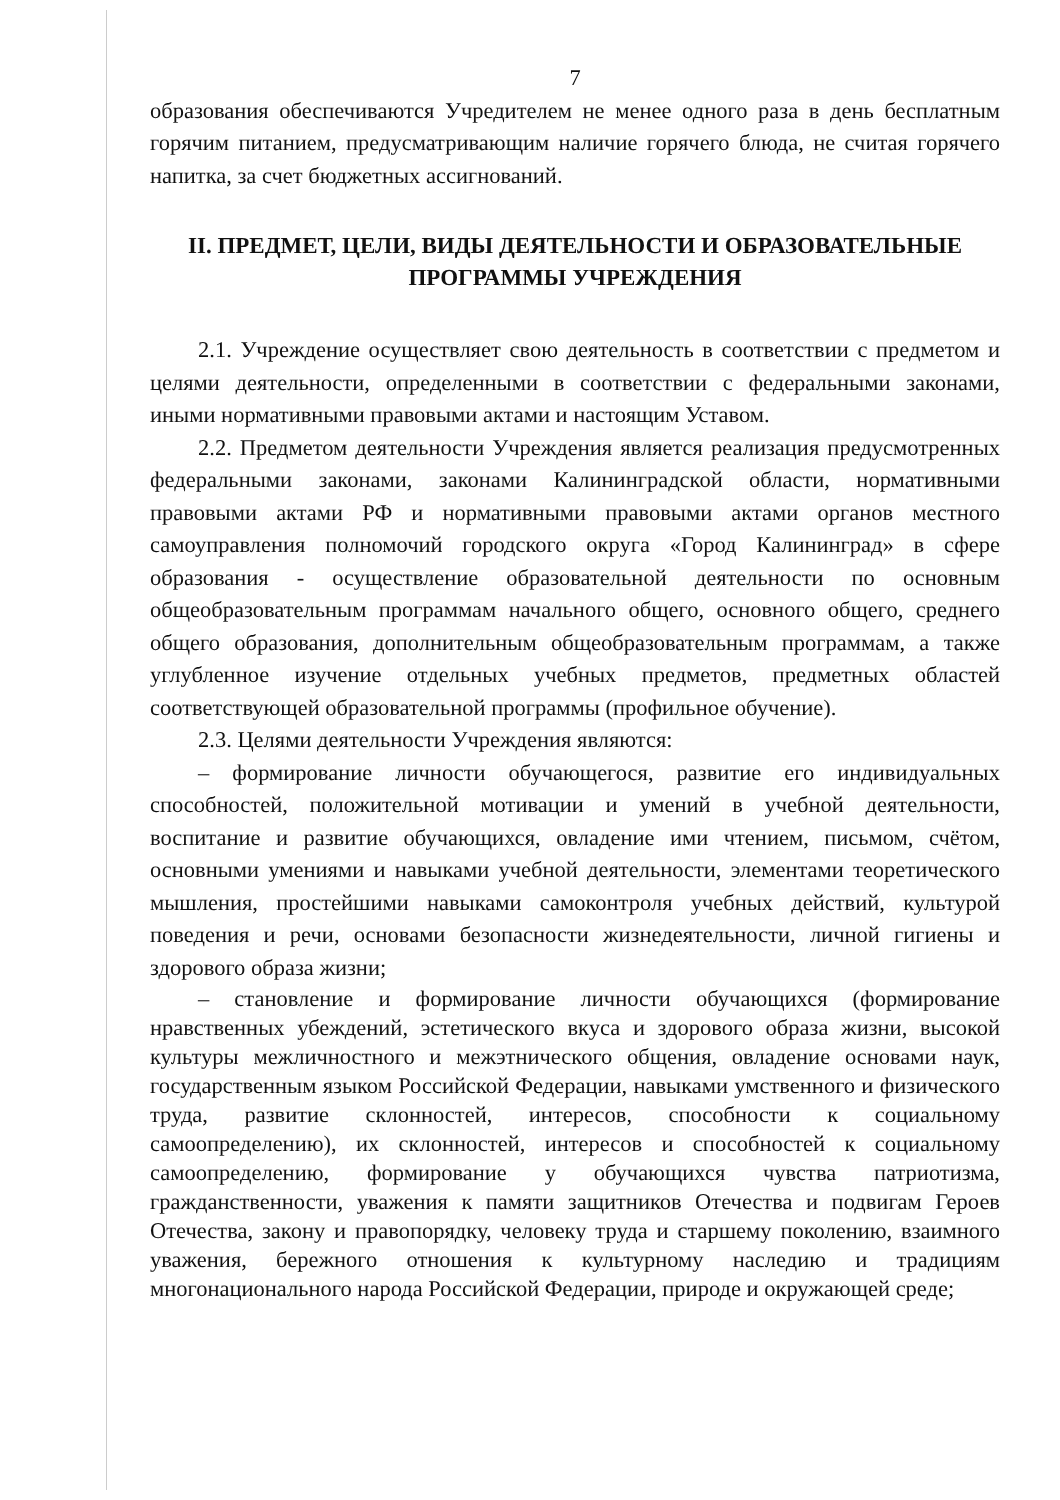7
образования обеспечиваются Учредителем не менее одного раза в день бесплатным горячим питанием, предусматривающим наличие горячего блюда, не считая горячего напитка, за счет бюджетных ассигнований.
II. ПРЕДМЕТ, ЦЕЛИ, ВИДЫ ДЕЯТЕЛЬНОСТИ И ОБРАЗОВАТЕЛЬНЫЕ ПРОГРАММЫ УЧРЕЖДЕНИЯ
2.1. Учреждение осуществляет свою деятельность в соответствии с предметом и целями деятельности, определенными в соответствии с федеральными законами, иными нормативными правовыми актами и настоящим Уставом.
2.2. Предметом деятельности Учреждения является реализация предусмотренных федеральными законами, законами Калининградской области, нормативными правовыми актами РФ и нормативными правовыми актами органов местного самоуправления полномочий городского округа «Город Калининград» в сфере образования - осуществление образовательной деятельности по основным общеобразовательным программам начального общего, основного общего, среднего общего образования, дополнительным общеобразовательным программам, а также углубленное изучение отдельных учебных предметов, предметных областей соответствующей образовательной программы (профильное обучение).
2.3. Целями деятельности Учреждения являются:
– формирование личности обучающегося, развитие его индивидуальных способностей, положительной мотивации и умений в учебной деятельности, воспитание и развитие обучающихся, овладение ими чтением, письмом, счётом, основными умениями и навыками учебной деятельности, элементами теоретического мышления, простейшими навыками самоконтроля учебных действий, культурой поведения и речи, основами безопасности жизнедеятельности, личной гигиены и здорового образа жизни;
– становление и формирование личности обучающихся (формирование нравственных убеждений, эстетического вкуса и здорового образа жизни, высокой культуры межличностного и межэтнического общения, овладение основами наук, государственным языком Российской Федерации, навыками умственного и физического труда, развитие склонностей, интересов, способности к социальному самоопределению), их склонностей, интересов и способностей к социальному самоопределению, формирование у обучающихся чувства патриотизма, гражданственности, уважения к памяти защитников Отечества и подвигам Героев Отечества, закону и правопорядку, человеку труда и старшему поколению, взаимного уважения, бережного отношения к культурному наследию и традициям многонационального народа Российской Федерации, природе и окружающей среде;